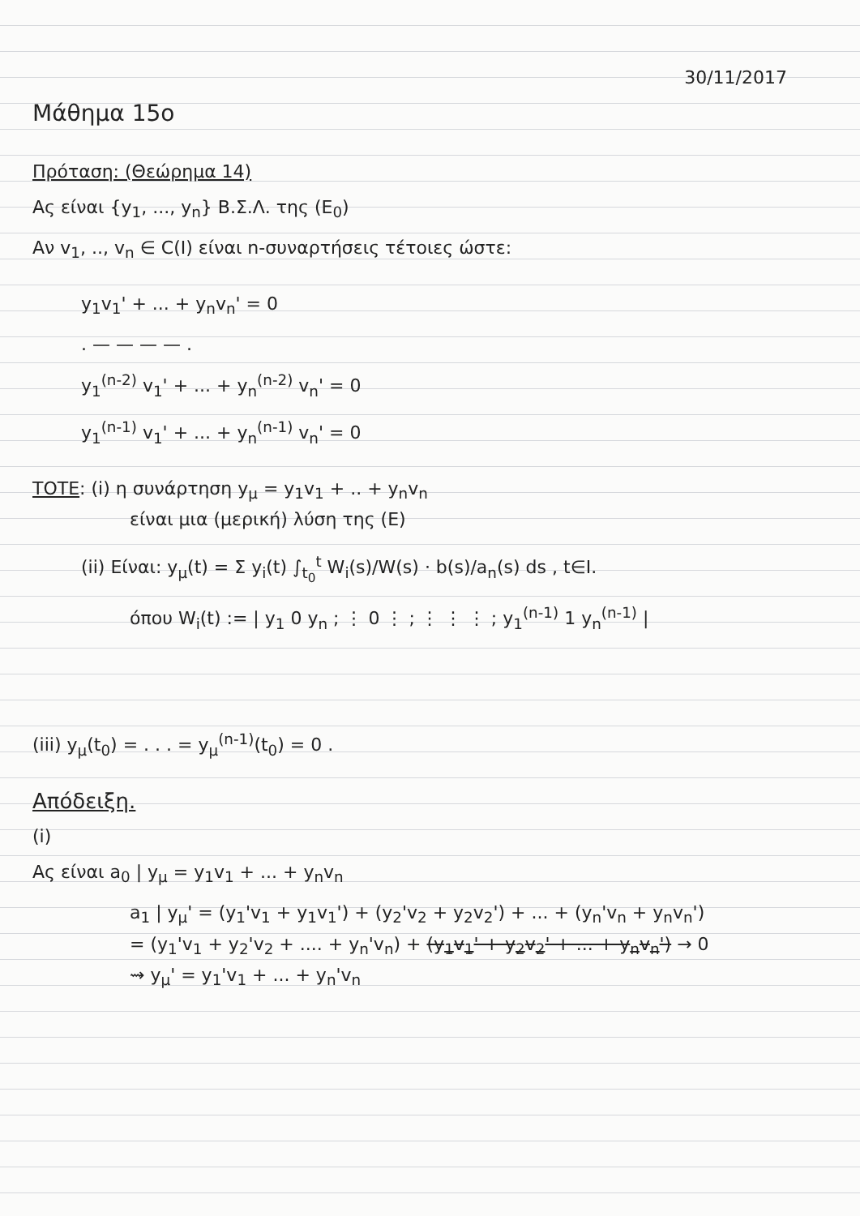30/11/2017
Μάθημα 15ο
Πρόταση: (Θεώρημα 14)
Ας είναι {y<sub>1</sub>, ..., y<sub>n</sub>} Β.Σ.Λ. της (Ε<sub>0</sub>)
Αν v<sub>1</sub>, .., v<sub>n</sub> ∈ C(I) είναι n-συναρτήσεις τέτοιες ώστε:
y<sub>1</sub>v<sub>1</sub>' + ... + y<sub>n</sub>v<sub>n</sub>' = 0
. — — — — .
y<sub>1</sub><sup>(n-2)</sup> v<sub>1</sub>' + ... + y<sub>n</sub><sup>(n-2)</sup> v<sub>n</sub>' = 0
y<sub>1</sub><sup>(n-1)</sup> v<sub>1</sub>' + ... + y<sub>n</sub><sup>(n-1)</sup> v<sub>n</sub>' = 0
ΤΟΤΕ: (i) η συνάρτηση y<sub>μ</sub> = y<sub>1</sub>v<sub>1</sub> + .. + y<sub>n</sub>v<sub>n</sub>
είναι μια (μερική) λύση της (Ε)
(ii) Είναι: y<sub>μ</sub>(t) = Σ y<sub>i</sub>(t) ∫<sub>t<sub>0</sub></sub><sup>t</sup> W<sub>i</sub>(s)/W(s) · b(s)/a<sub>n</sub>(s) ds , t∈I.
όπου W<sub>i</sub>(t) := | y<sub>1</sub> 0 y<sub>n</sub> ; ⋮ 0 ⋮ ; ⋮ ⋮ ⋮ ; y<sub>1</sub><sup>(n-1)</sup> 1 y<sub>n</sub><sup>(n-1)</sup> |
(iii) y<sub>μ</sub>(t<sub>0</sub>) = . . . = y<sub>μ</sub><sup>(n-1)</sup>(t<sub>0</sub>) = 0 .
Απόδειξη.
(i)
Ας είναι a<sub>0</sub> | y<sub>μ</sub> = y<sub>1</sub>v<sub>1</sub> + ... + y<sub>n</sub>v<sub>n</sub>
a<sub>1</sub> | y<sub>μ</sub>' = (y<sub>1</sub>'v<sub>1</sub> + y<sub>1</sub>v<sub>1</sub>') + (y<sub>2</sub>'v<sub>2</sub> + y<sub>2</sub>v<sub>2</sub>') + ... + (y<sub>n</sub>'v<sub>n</sub> + y<sub>n</sub>v<sub>n</sub>')
= (y<sub>1</sub>'v<sub>1</sub> + y<sub>2</sub>'v<sub>2</sub> + .... + y<sub>n</sub>'v<sub>n</sub>) + (y<sub>1</sub>v<sub>1</sub>' + y<sub>2</sub>v<sub>2</sub>' + ... + y<sub>n</sub>v<sub>n</sub>') → 0
⇝ y<sub>μ</sub>' = y<sub>1</sub>'v<sub>1</sub> + ... + y<sub>n</sub>'v<sub>n</sub>